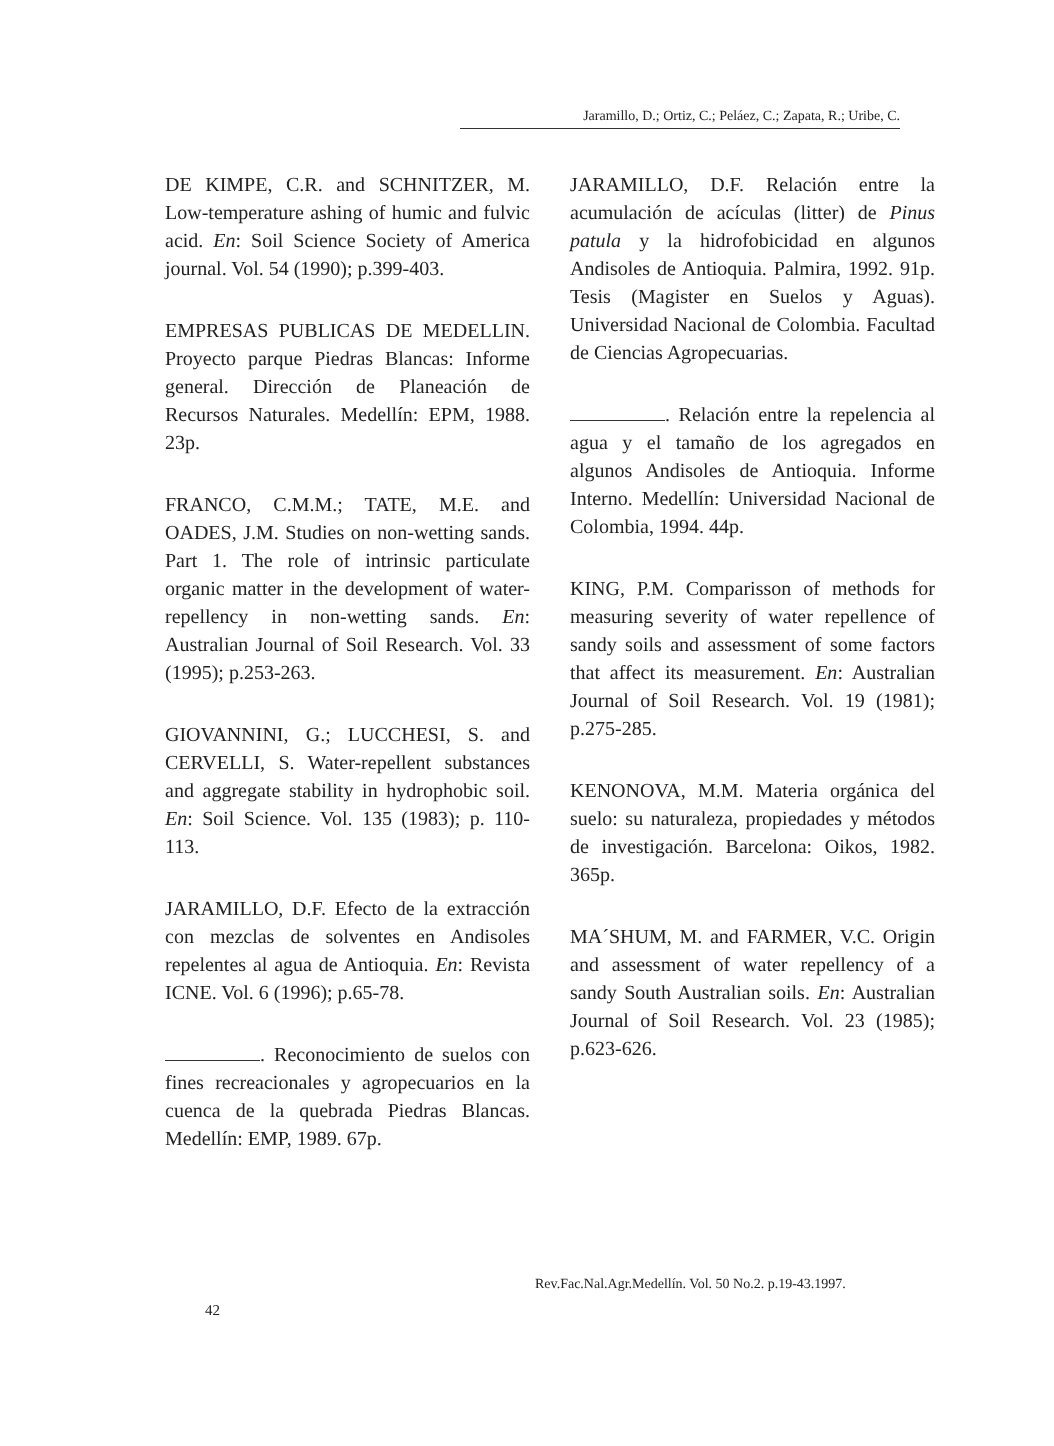Jaramillo, D.; Ortiz, C.; Peláez, C.; Zapata, R.; Uribe, C.
DE KIMPE, C.R. and SCHNITZER, M. Low-temperature ashing of humic and fulvic acid. En: Soil Science Society of America journal. Vol. 54 (1990); p.399-403.
EMPRESAS PUBLICAS DE MEDELLIN. Proyecto parque Piedras Blancas: Informe general. Dirección de Planeación de Recursos Naturales. Medellín: EPM, 1988. 23p.
FRANCO, C.M.M.; TATE, M.E. and OADES, J.M. Studies on non-wetting sands. Part 1. The role of intrinsic particulate organic matter in the development of water-repellency in non-wetting sands. En: Australian Journal of Soil Research. Vol. 33 (1995); p.253-263.
GIOVANNINI, G.; LUCCHESI, S. and CERVELLI, S. Water-repellent substances and aggregate stability in hydrophobic soil. En: Soil Science. Vol. 135 (1983); p. 110-113.
JARAMILLO, D.F. Efecto de la extracción con mezclas de solventes en Andisoles repelentes al agua de Antioquia. En: Revista ICNE. Vol. 6 (1996); p.65-78.
. Reconocimiento de suelos con fines recreacionales y agropecuarios en la cuenca de la quebrada Piedras Blancas. Medellín: EMP, 1989. 67p.
JARAMILLO, D.F. Relación entre la acumulación de acículas (litter) de Pinus patula y la hidrofobicidad en algunos Andisoles de Antioquia. Palmira, 1992. 91p. Tesis (Magister en Suelos y Aguas). Universidad Nacional de Colombia. Facultad de Ciencias Agropecuarias.
. Relación entre la repelencia al agua y el tamaño de los agregados en algunos Andisoles de Antioquia. Informe Interno. Medellín: Universidad Nacional de Colombia, 1994. 44p.
KING, P.M. Comparisson of methods for measuring severity of water repellence of sandy soils and assessment of some factors that affect its measurement. En: Australian Journal of Soil Research. Vol. 19 (1981); p.275-285.
KENONOVA, M.M. Materia orgánica del suelo: su naturaleza, propiedades y métodos de investigación. Barcelona: Oikos, 1982. 365p.
MA´SHUM, M. and FARMER, V.C. Origin and assessment of water repellency of a sandy South Australian soils. En: Australian Journal of Soil Research. Vol. 23 (1985); p.623-626.
Rev.Fac.Nal.Agr.Medellín. Vol. 50 No.2. p.19-43.1997.
42